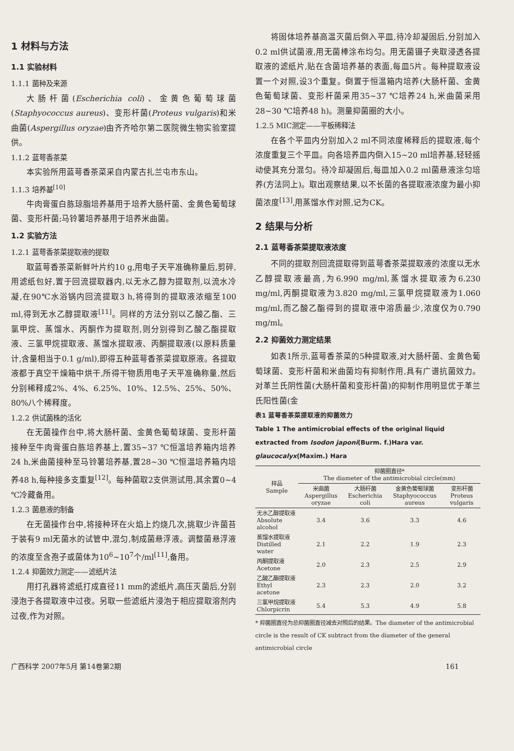1 材料与方法
1.1 实验材料
1.1.1 菌种及来源
大肠杆菌(Escherichia coli)、金黄色葡萄球菌(Staphyococcus aureus)、变形杆菌(Proteus vulgaris)和米曲菌(Aspergillus oryzae)由齐齐哈尔第二医院微生物实验室提供。
1.1.2 蓝萼香茶菜
本实验所用蓝萼香茶菜采自内蒙古扎兰屯市东山。
1.1.3 培养基<sup>[10]</sup>
牛肉膏蛋白胨琼脂培养基用于培养大肠杆菌、金黄色葡萄球菌、变形杆菌;马铃薯培养基用于培养米曲菌。
1.2 实验方法
1.2.1 蓝萼香茶菜提取液的提取
取蓝萼香茶菜新鲜叶片约10 g,用电子天平准确称量后,剪碎,用滤纸包好,置于回流提取器内,以无水乙醇为提取剂,以流水冷凝,在90℃水浴锅内回流提取3 h,将得到的提取液浓缩至100 ml,得到无水乙醇提取液<sup>[11]</sup>。同样的方法分别以乙酸乙酯、三氯甲烷、蒸馏水、丙酮作为提取剂,则分别得到乙酸乙酯提取液、三氯甲烷提取液、蒸馏水提取液、丙酮提取液(以原料质量计,含量相当于0.1 g/ml),即得五种蓝萼香茶菜提取原液。各提取液都于真空干燥箱中烘干,所得干物质用电子天平准确称量,然后分别稀释成2%、4%、6.25%、10%、12.5%、25%、50%、80%八个稀释度。
1.2.2 供试菌株的活化
在无菌操作台中,将大肠杆菌、金黄色葡萄球菌、变形杆菌接种至牛肉膏蛋白胨培养基上,置35~37 ℃恒温培养箱内培养24 h,米曲菌接种至马铃薯培养基,置28~30 ℃恒温培养箱内培养48 h,每种接多支重复<sup>[12]</sup>。每种菌取2支供测试用,其余置0~4 ℃冷藏备用。
1.2.3 菌悬液的制备
在无菌操作台中,将接种环在火焰上灼烧几次,挑取少许菌苔于装有9 ml无菌水的试管中,混匀,制成菌悬浮液。调整菌悬浮液的浓度至含孢子或菌体为10<sup>6</sup>~10<sup>7</sup>个/ml<sup>[11]</sup>,备用。
1.2.4 抑菌效力测定——滤纸片法
用打孔器将滤纸打成直径11 mm的滤纸片,高压灭菌后,分别浸泡于各提取液中过夜。另取一些滤纸片浸泡于相应提取溶剂内过夜,作为对照。
将固体培养基高温灭菌后倒入平皿,待冷却凝固后,分别加入0.2 ml供试菌液,用无菌棒涂布均匀。用无菌镊子夹取浸透各提取液的滤纸片,贴在含菌培养基的表面,每皿5片。每种提取液设置一个对照,设3个重复。倒置于恒温箱内培养(大肠杆菌、金黄色葡萄球菌、变形杆菌采用35~37 ℃培养24 h,米曲菌采用28~30 ℃培养48 h)。测量抑菌圈的大小。
1.2.5 MIC测定——平板稀释法
在各个平皿内分别加入2 ml不同浓度稀释后的提取液,每个浓度重复三个平皿。向各培养皿内倒入15~20 ml培养基,轻轻摇动使其充分混匀。待冷却凝固后,每皿加入0.2 ml菌悬液涂匀培养(方法同上)。取出观察结果,以不长菌的各提取液浓度为最小抑菌浓度<sup>[13]</sup>,用蒸馏水作对照,记为CK。
2 结果与分析
2.1 蓝萼香茶菜提取液浓度
不同的提取剂回流提取得到蓝萼香茶菜提取液的浓度以无水乙醇提取液最高,为6.990 mg/ml,蒸馏水提取液为6.230 mg/ml,丙酮提取液为3.820 mg/ml,三氯甲烷提取液为1.060 mg/ml,而乙酸乙酯得到的提取液中溶质最少,浓度仅为0.790 mg/ml。
2.2 抑菌效力测定结果
如表1所示,蓝萼香茶菜的5种提取液,对大肠杆菌、金黄色葡萄球菌、变形杆菌和米曲菌均有抑制作用,具有广谱抗菌效力。对革兰氏阴性菌(大肠杆菌和变形杆菌)的抑制作用明显优于革兰氏阳性菌(金
表1 蓝萼香茶菜提取液的抑菌效力
Table 1 The antimicrobial effects of the original liquid extracted from Isodon japoni(Burm. f.)Hara var. glaucocalyx(Maxim.) Hara
| 样品 Sample | 抑菌圈直径* The diameter of the antimicrobial circle(mm) | | | |
| --- | --- | --- | --- | --- |
| | 米曲菌 Aspergillus oryzae | 大肠杆菌 Escherichia coli | 金黄色葡萄球菌 Staphyococcus aureus | 变形杆菌 Proteus vulgaris |
| 无水乙醇提取液 Absolute alcohol | 3.4 | 3.6 | 3.3 | 4.6 |
| 蒸馏水提取液 Distilled water | 2.1 | 2.2 | 1.9 | 2.3 |
| 丙酮提取液 Acetone | 2.0 | 2.3 | 2.5 | 2.9 |
| 乙酸乙酯提取液 Ethyl acetone | 2.3 | 2.3 | 2.0 | 3.2 |
| 三氯甲烷提取液 Chlorpicrin | 5.4 | 5.3 | 4.9 | 5.8 |
* 抑菌圈直径为总抑菌圈直径减去对照后的结果。The diameter of the antimicrobial circle is the result of CK subtract from the diameter of the general antimicrobial circle
广西科学 2007年5月 第14卷第2期 161